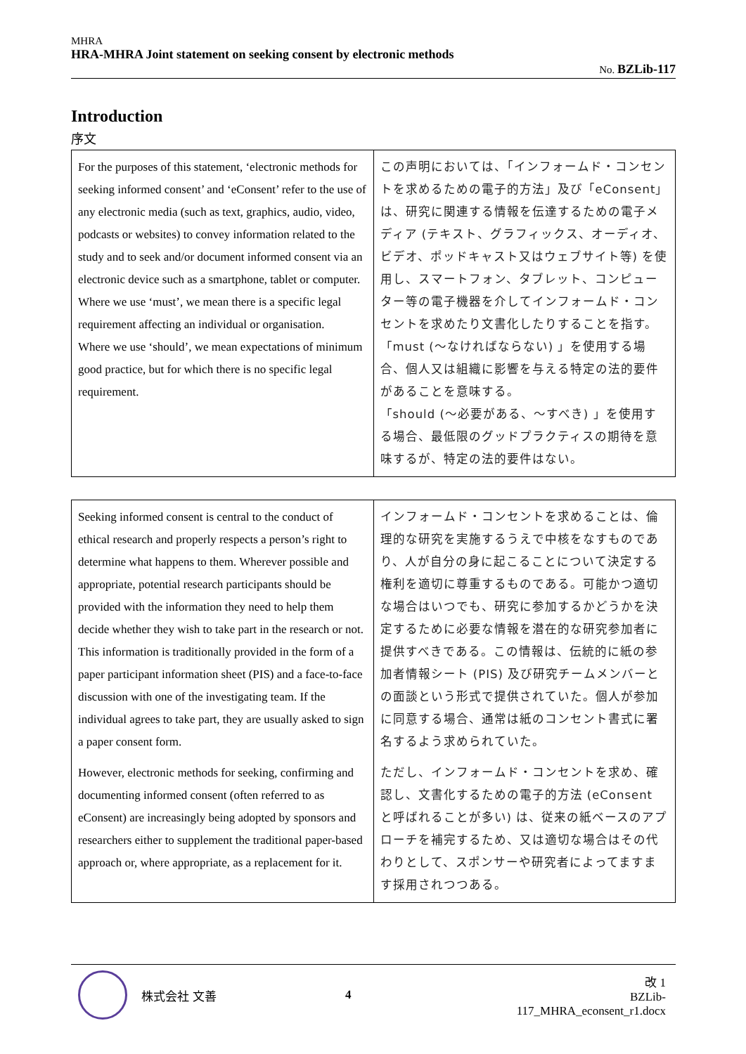MHRA
HRA-MHRA Joint statement on seeking consent by electronic methods
No. BZLib-117
Introduction
序文
| For the purposes of this statement, ‘electronic methods for seeking informed consent’ and ‘eConsent’ refer to the use of any electronic media (such as text, graphics, audio, video, podcasts or websites) to convey information related to the study and to seek and/or document informed consent via an electronic device such as a smartphone, tablet or computer. Where we use ‘must’, we mean there is a specific legal requirement affecting an individual or organisation. Where we use ‘should’, we mean expectations of minimum good practice, but for which there is no specific legal requirement. | この声明においては、「インフォームド・コンセントを求めるための電子的方法」及び「eConsent」は、研究に関連する情報を伝達するための電子メディア (テキスト、グラフィックス、オーディオ、ビデオ、ポッドキャスト又はウェブサイト等) を使用し、スマートフォン、タブレット、コンピューター等の電子機器を介してインフォームド・コンセントを求めたり文書化したりすることを指す。 「must (～なければならない) 」を使用する場合、個人又は組織に影響を与える特定の法的要件があることを意味する。 「should (～必要がある、～すべき) 」を使用する場合、最低限のグッドプラクティスの期待を意味するが、特定の法的要件はない。 |
| Seeking informed consent is central to the conduct of ethical research and properly respects a person’s right to determine what happens to them. Wherever possible and appropriate, potential research participants should be provided with the information they need to help them decide whether they wish to take part in the research or not. This information is traditionally provided in the form of a paper participant information sheet (PIS) and a face-to-face discussion with one of the investigating team. If the individual agrees to take part, they are usually asked to sign a paper consent form. However, electronic methods for seeking, confirming and documenting informed consent (often referred to as eConsent) are increasingly being adopted by sponsors and researchers either to supplement the traditional paper-based approach or, where appropriate, as a replacement for it. | インフォームド・コンセントを求めることは、倫理的な研究を実施するうえで中核をなすものであり、人が自分の身に起こることについて決定する権利を適切に尊重するものである。可能かつ適切な場合はいつでも、研究に参加するかどうかを決定するために必要な情報を潜在的な研究参加者に提供すべきである。この情報は、伝統的に紙の参加者情報シート (PIS) 及び研究チームメンバーとの面談という形式で提供されていた。個人が参加に同意する場合、通常は紙のコンセント書式に署名するよう求められていた。 ただし、インフォームド・コンセントを求め、確認し、文書化するための電子的方法 (eConsent と呼ばれることが多い) は、従来の紙ベースのアプローチを補完するため、又は適切な場合はその代わりとして、スポンサーや研究者によってますます採用されつつある。 |
株式会社 文善 4
改 1
BZLib-117_MHRA_econsent_r1.docx